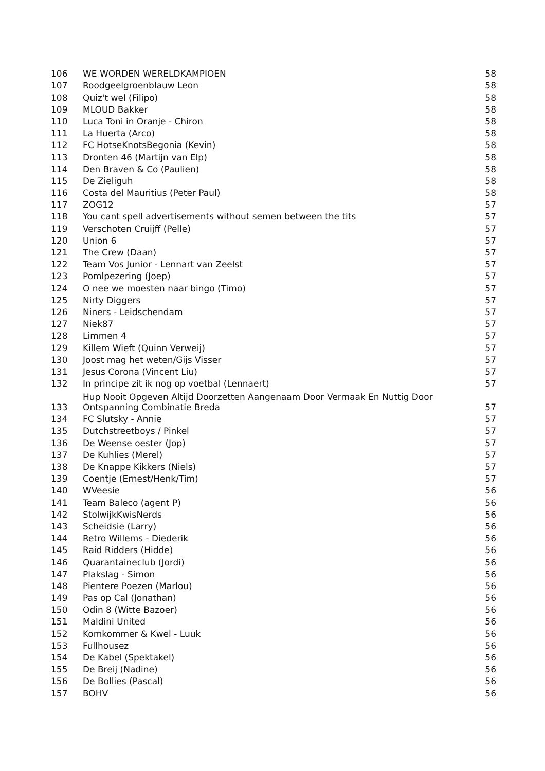| 106 | WE WORDEN WERELDKAMPIOEN | 58 |
| 107 | Roodgeelgroenblauw Leon | 58 |
| 108 | Quiz't wel (Filipo) | 58 |
| 109 | MLOUD Bakker | 58 |
| 110 | Luca Toni in Oranje - Chiron | 58 |
| 111 | La Huerta (Arco) | 58 |
| 112 | FC HotseKnotsBegonia (Kevin) | 58 |
| 113 | Dronten 46 (Martijn van Elp) | 58 |
| 114 | Den Braven & Co (Paulien) | 58 |
| 115 | De Zieliguh | 58 |
| 116 | Costa del Mauritius (Peter Paul) | 58 |
| 117 | ZOG12 | 57 |
| 118 | You cant spell advertisements without semen between the tits | 57 |
| 119 | Verschoten Cruijff (Pelle) | 57 |
| 120 | Union 6 | 57 |
| 121 | The Crew (Daan) | 57 |
| 122 | Team Vos Junior - Lennart van Zeelst | 57 |
| 123 | Pomlpezering (Joep) | 57 |
| 124 | O nee we moesten naar bingo (Timo) | 57 |
| 125 | Nirty Diggers | 57 |
| 126 | Niners - Leidschendam | 57 |
| 127 | Niek87 | 57 |
| 128 | Limmen 4 | 57 |
| 129 | Killem Wieft (Quinn Verweij) | 57 |
| 130 | Joost mag het weten/Gijs Visser | 57 |
| 131 | Jesus Corona (Vincent Liu) | 57 |
| 132 | In principe zit ik nog op voetbal (Lennaert) | 57 |
| 133 | Hup Nooit Opgeven Altijd Doorzetten Aangenaam Door Vermaak En Nuttig Door Ontspanning Combinatie Breda | 57 |
| 134 | FC Slutsky - Annie | 57 |
| 135 | Dutchstreetboys / Pinkel | 57 |
| 136 | De Weense oester (Jop) | 57 |
| 137 | De Kuhlies (Merel) | 57 |
| 138 | De Knappe Kikkers (Niels) | 57 |
| 139 | Coentje (Ernest/Henk/Tim) | 57 |
| 140 | WVeesie | 56 |
| 141 | Team Baleco (agent P) | 56 |
| 142 | StolwijkKwisNerds | 56 |
| 143 | Scheidsie (Larry) | 56 |
| 144 | Retro Willems - Diederik | 56 |
| 145 | Raid Ridders (Hidde) | 56 |
| 146 | Quarantaineclub (Jordi) | 56 |
| 147 | Plakslag - Simon | 56 |
| 148 | Pientere Poezen (Marlou) | 56 |
| 149 | Pas op Cal (Jonathan) | 56 |
| 150 | Odin 8 (Witte Bazoer) | 56 |
| 151 | Maldini United | 56 |
| 152 | Komkommer & Kwel - Luuk | 56 |
| 153 | Fullhousez | 56 |
| 154 | De Kabel (Spektakel) | 56 |
| 155 | De Breij (Nadine) | 56 |
| 156 | De Bollies (Pascal) | 56 |
| 157 | BOHV | 56 |